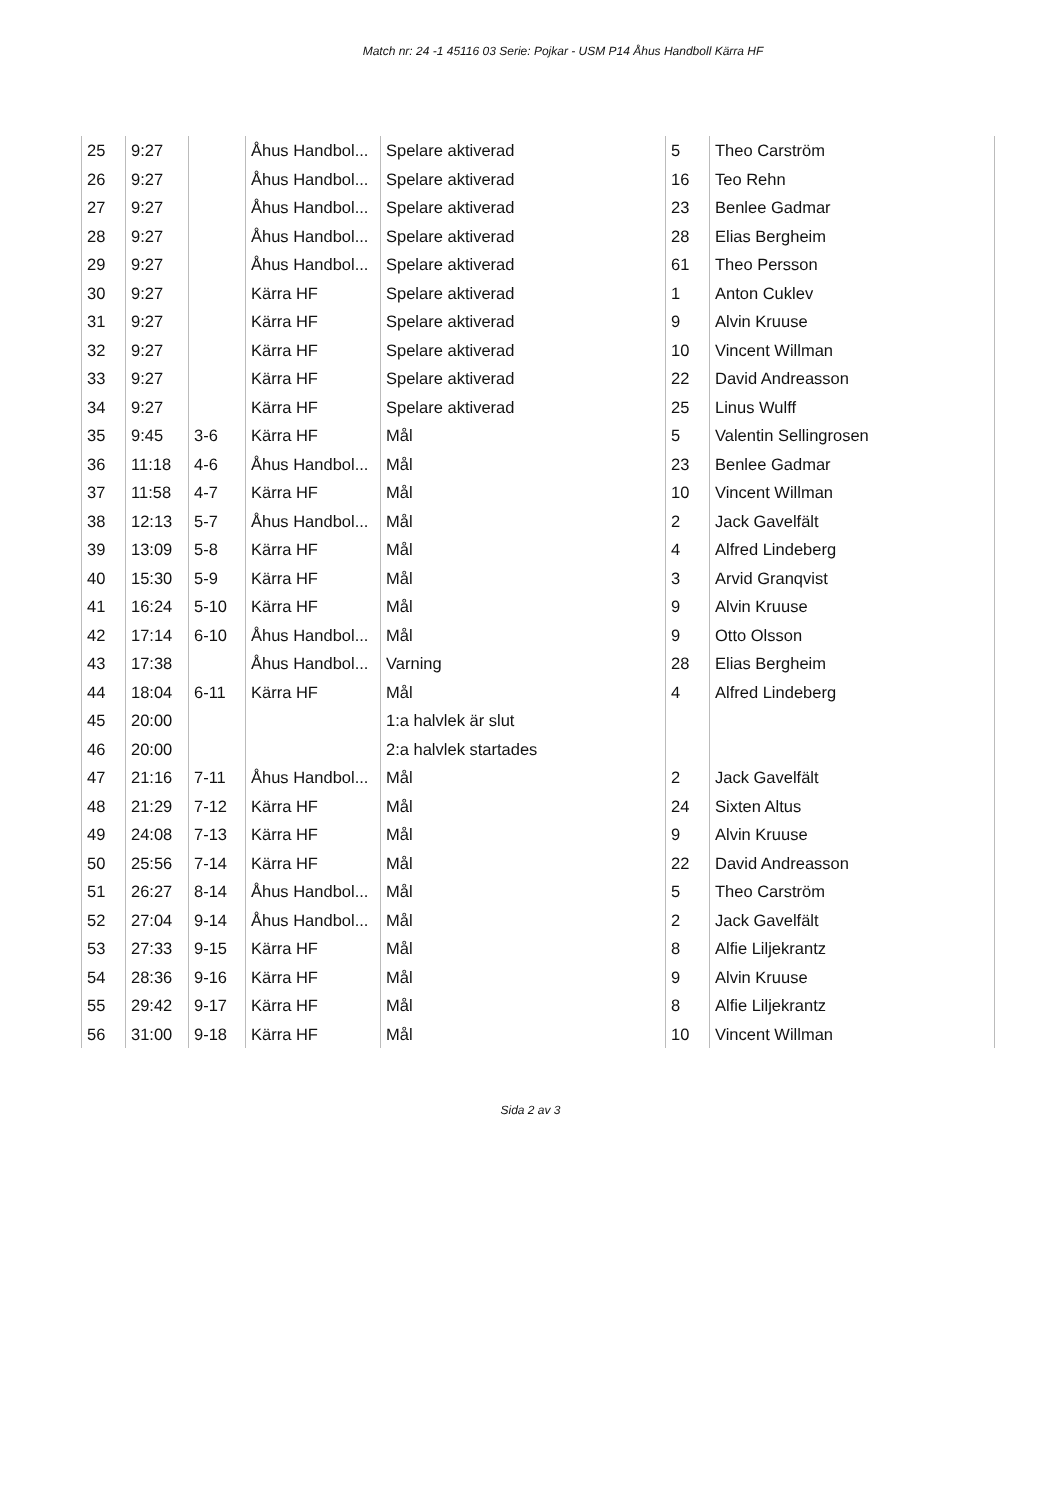Match nr: 24 -1 45116 03 Serie: Pojkar - USM P14 Åhus Handboll Kärra HF
| 25 | 9:27 | | Åhus Handbol... | Spelare aktiverad | 5 | Theo Carström |
| 26 | 9:27 | | Åhus Handbol... | Spelare aktiverad | 16 | Teo Rehn |
| 27 | 9:27 | | Åhus Handbol... | Spelare aktiverad | 23 | Benlee Gadmar |
| 28 | 9:27 | | Åhus Handbol... | Spelare aktiverad | 28 | Elias Bergheim |
| 29 | 9:27 | | Åhus Handbol... | Spelare aktiverad | 61 | Theo Persson |
| 30 | 9:27 | | Kärra HF | Spelare aktiverad | 1 | Anton Cuklev |
| 31 | 9:27 | | Kärra HF | Spelare aktiverad | 9 | Alvin Kruuse |
| 32 | 9:27 | | Kärra HF | Spelare aktiverad | 10 | Vincent Willman |
| 33 | 9:27 | | Kärra HF | Spelare aktiverad | 22 | David Andreasson |
| 34 | 9:27 | | Kärra HF | Spelare aktiverad | 25 | Linus Wulff |
| 35 | 9:45 | 3-6 | Kärra HF | Mål | 5 | Valentin Sellingrosen |
| 36 | 11:18 | 4-6 | Åhus Handbol... | Mål | 23 | Benlee Gadmar |
| 37 | 11:58 | 4-7 | Kärra HF | Mål | 10 | Vincent Willman |
| 38 | 12:13 | 5-7 | Åhus Handbol... | Mål | 2 | Jack Gavelfält |
| 39 | 13:09 | 5-8 | Kärra HF | Mål | 4 | Alfred Lindeberg |
| 40 | 15:30 | 5-9 | Kärra HF | Mål | 3 | Arvid Granqvist |
| 41 | 16:24 | 5-10 | Kärra HF | Mål | 9 | Alvin Kruuse |
| 42 | 17:14 | 6-10 | Åhus Handbol... | Mål | 9 | Otto Olsson |
| 43 | 17:38 | | Åhus Handbol... | Varning | 28 | Elias Bergheim |
| 44 | 18:04 | 6-11 | Kärra HF | Mål | 4 | Alfred Lindeberg |
| 45 | 20:00 | | | 1:a halvlek är slut | | |
| 46 | 20:00 | | | 2:a halvlek startades | | |
| 47 | 21:16 | 7-11 | Åhus Handbol... | Mål | 2 | Jack Gavelfält |
| 48 | 21:29 | 7-12 | Kärra HF | Mål | 24 | Sixten Altus |
| 49 | 24:08 | 7-13 | Kärra HF | Mål | 9 | Alvin Kruuse |
| 50 | 25:56 | 7-14 | Kärra HF | Mål | 22 | David Andreasson |
| 51 | 26:27 | 8-14 | Åhus Handbol... | Mål | 5 | Theo Carström |
| 52 | 27:04 | 9-14 | Åhus Handbol... | Mål | 2 | Jack Gavelfält |
| 53 | 27:33 | 9-15 | Kärra HF | Mål | 8 | Alfie Liljekrantz |
| 54 | 28:36 | 9-16 | Kärra HF | Mål | 9 | Alvin Kruuse |
| 55 | 29:42 | 9-17 | Kärra HF | Mål | 8 | Alfie Liljekrantz |
| 56 | 31:00 | 9-18 | Kärra HF | Mål | 10 | Vincent Willman |
Sida 2 av 3